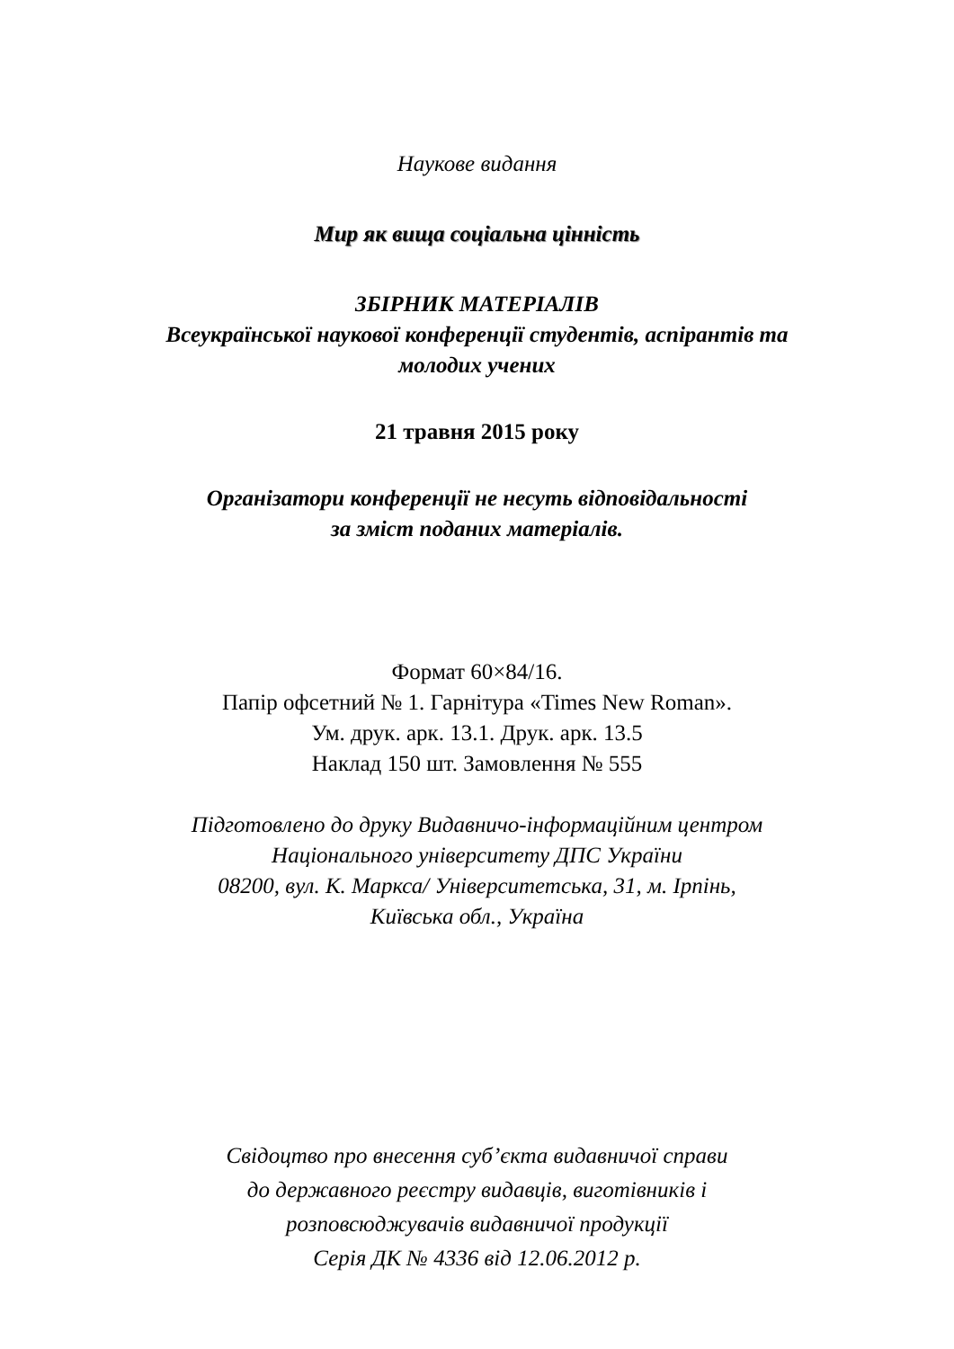Наукове видання
Мир як вища соціальна цінність
ЗБІРНИК МАТЕРІАЛІВ
Всеукраїнської наукової конференції студентів, аспірантів та
молодих учених
21 травня 2015 року
Організатори конференції не несуть відповідальності
за зміст поданих матеріалів.
Формат 60×84/16.
Папір офсетний № 1. Гарнітура «Times New Roman».
Ум. друк. арк. 13.1. Друк. арк. 13.5
Наклад 150 шт. Замовлення № 555
Підготовлено до друку Видавничо-інформаційним центром
Національного університету ДПС України
08200, вул. К. Маркса/ Університетська, 31, м. Ірпінь,
Київська обл., Україна
Свідоцтво про внесення суб’єкта видавничої справи
до державного реєстру видавців, виготівників і
розповсюджувачів видавничої продукції
Серія ДК № 4336 від 12.06.2012 р.